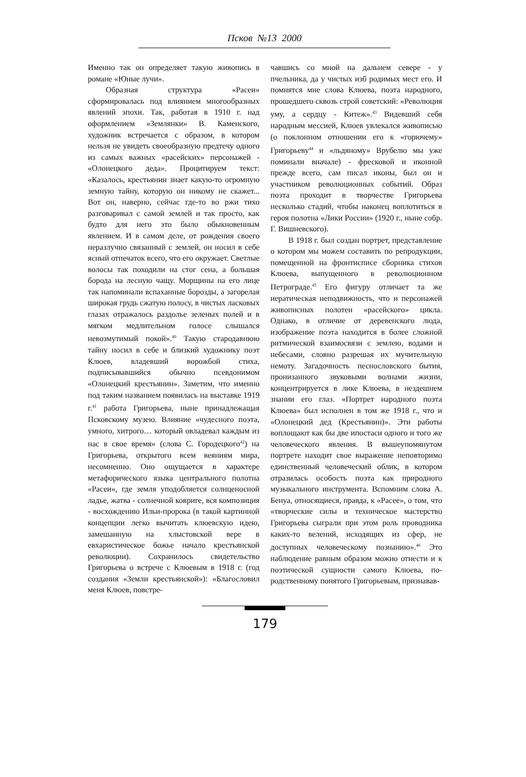Псков №13 2000
Именно так он определяет такую живопись в романе «Юные лучи».
Образная структура «Расеи» сформировалась под влиянием многообразных явлений эпохи. Так, работая в 1910 г. над оформлением «Землянки» В. Каменского, художник встречается с образом, в котором нельзя не увидеть своеобразную предтечу одного из самых важных «расейских» персонажей - «Олонецкого деда». Процитируем текст: «Казалось, крестьянин знает какую-то огромную земную тайну, которую он никому не скажет... Вот он, наверно, сейчас где-то во ржи тихо разговаривал с самой землей и так просто, как будто для него это было обыкновенным явлением. И в самом деле, от рождения своего неразлучно связанный с землей, он носил в себе ясный отпечаток всего, что его окружает. Светлые волосы так походили на стог сена, а большая борода на лесную чащу. Морщины на его лице так напоминали вспаханные борозды, а загорелая широкая грудь сжатую полосу, в чистых ласковых глазах отражалось раздолье зеленых полей и в мягком медлительном голосе слышался невозмутимый покой».<sup>40</sup> Такую стародавнюю тайну носил в себе и близкий художнику поэт Клюев, владевший ворожбой стиха, подписывавшийся обычно псевдонимом «Олонецкий крестьянин». Заметим, что именно под таким названием появилась на выставке 1919 г.<sup>41</sup> работа Григорьева, ныне принадлежащая Псковскому музею. Влияние «чудесного поэта, умного, хитрого… который овладевал каждым из нас в свое время» (слова С. Городецкого<sup>42</sup>) на Григорьева, открытого всем веяниям мира, несомненно. Оно ощущается в характере метафорического языка центрального полотна «Расеи», где земля уподобляется солнценосной ладье, жатва - солнечной ковриге, вся композиция - восхождению Ильи-пророка (в такой картинной концепции легко вычитать клюевскую идею, замешанную на хлыстовской вере в евхаристическое божье начало крестьянской революции). Сохранилось свидетельство Григорьева о встрече с Клюевым в 1918 г. (год создания «Земли крестьянской»): «Благословил меня Клюев, повстре-
чавшись со мной на дальнем севере - у пчельника, да у чистых изб родимых мест его. И помнятся мне слова Клюева, поэта народного, прошедшего сквозь строй советский: «Революция уму, а сердцу - Китеж».<sup>43</sup> Видевший себя народным мессией, Клюев увлекался живописью (о поклонном отношении его к «горючему» Григорьеву<sup>44</sup> и «льдяному» Врубелю мы уже поминали вначале) - фресковой и иконной прежде всего, сам писал иконы, был он и участником революционных событий. Образ поэта проходит в творчестве Григорьева несколько стадий, чтобы наконец воплотиться в героя полотна «Лики России» (1920 г., ныне собр. Г. Вишневского).
В 1918 г. был создан портрет, представление о котором мы можем составить по репродукции, помещенной на фронтисписе сборника стихов Клюева, выпущенного в революционном Петрограде.<sup>45</sup> Его фигуру отличает та же иератическая неподвижность, что и персонажей живописных полотен «расейского» цикла. Однако, в отличие от деревенского люда, изображение поэта находится в более сложной ритмической взаимосвязи с землею, водами и небесами, словно разрешая их мучительную немоту. Загадочность песнословского бытия, пронизанного звуковыми волнами жизни, концентрируется в лике Клюева, в нездешнем знании его глаз. «Портрет народного поэта Клюева» был исполнен в том же 1918 г., что и «Олонецкий дед (Крестьянин)». Эти работы воплощают как бы две ипостаси одного и того же человеческого явления. В вышеупомянутом портрете находит свое выражение неповторимо единственный человеческий облик, в котором отразилась особость поэта как природного музыкального инструмента. Вспомним слова А. Бенуа, относящиеся, правда, к «Расее», о том, что «творческие силы и техническое мастерство Григорьева сыграли при этом роль проводника каких-то велений, исходящих из сфер, не доступных человеческому познанию».<sup>46</sup> Это наблюдение равным образом можно отнести и к поэтической сущности самого Клюева, по-родственному понятого Григорьевым, признавав-
179